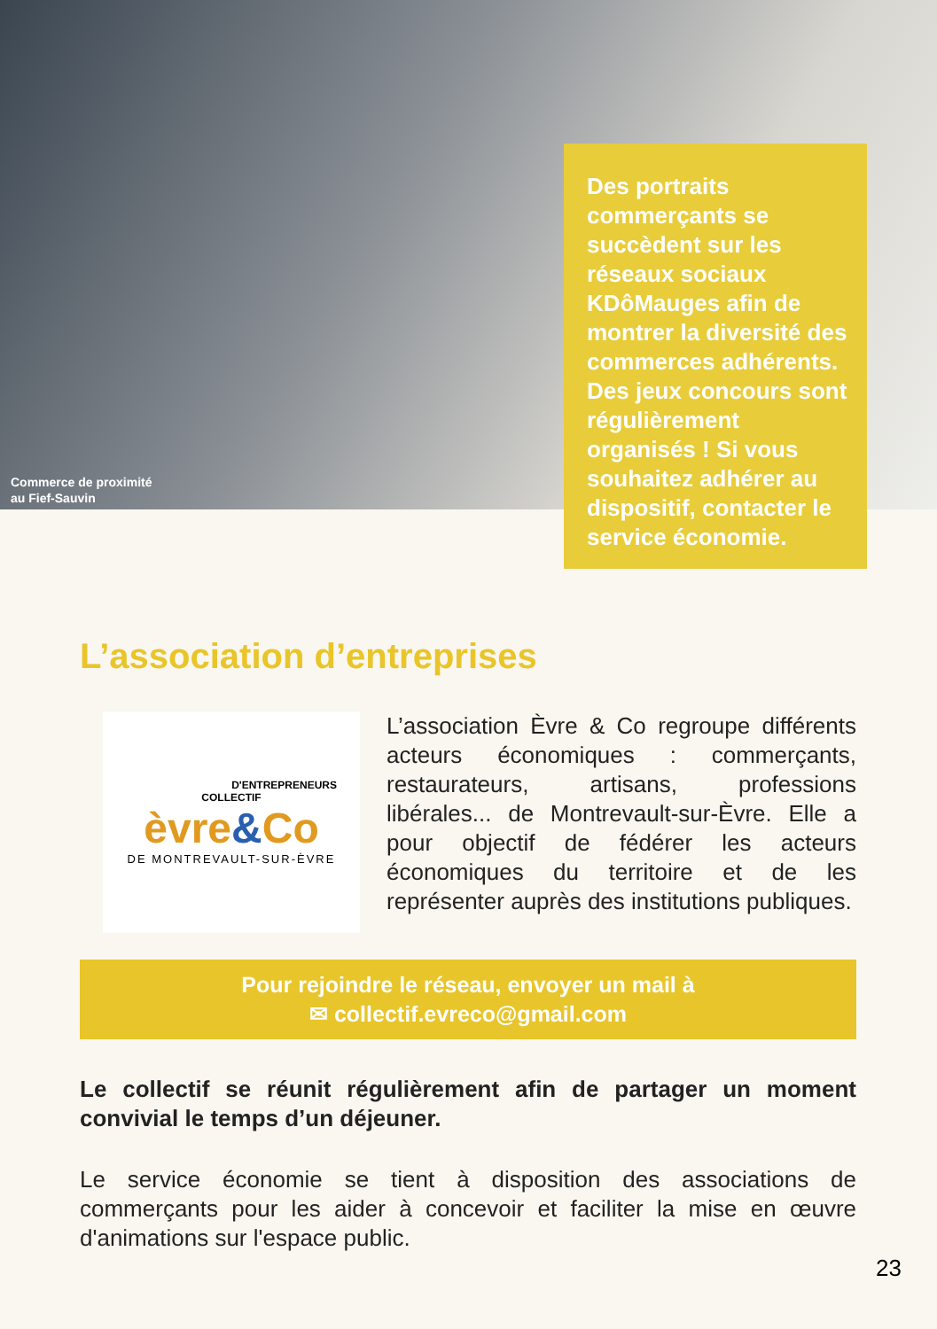Commerce de proximité
au Fief-Sauvin
Des portraits commerçants se succèdent sur les réseaux sociaux KDôMauges afin de montrer la diversité des commerces adhérents.
Des jeux concours sont régulièrement organisés ! Si vous souhaitez adhérer au dispositif, contacter le service économie.
L’association d’entreprises
D'ENTREPRENEURS
COLLECTIF
èvre&Co
DE MONTREVAULT-SUR-ÈVRE
L’association Èvre & Co regroupe différents acteurs économiques : commerçants, restaurateurs, artisans, professions libérales... de Montrevault-sur-Èvre. Elle a pour objectif de fédérer les acteurs économiques du territoire et de les représenter auprès des institutions publiques.
Pour rejoindre le réseau, envoyer un mail à
✉ collectif.evreco@gmail.com
Le collectif se réunit régulièrement afin de partager un moment convivial le temps d’un déjeuner.
Le service économie se tient à disposition des associations de commerçants pour les aider à concevoir et faciliter la mise en œuvre d'animations sur l'espace public.
23